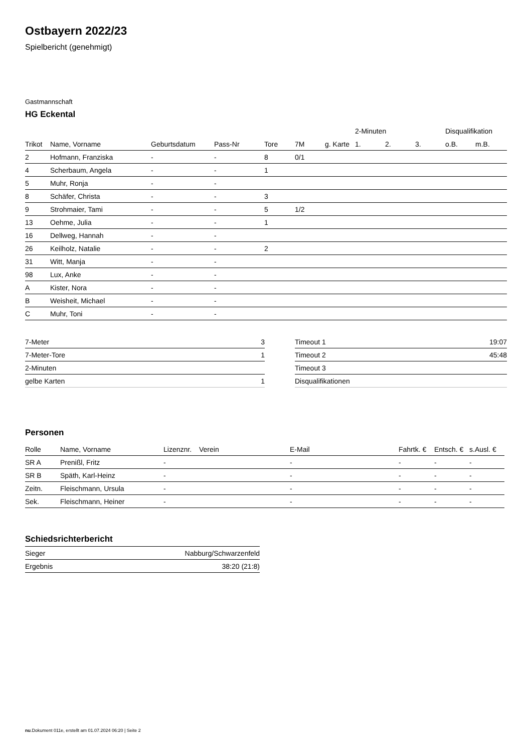Ostbayern 2022/23
Spielbericht (genehmigt)
Gastmannschaft
HG Eckental
| | | | | | | | 2-Minuten | | | Disqualifikation | |
| --- | --- | --- | --- | --- | --- | --- | --- | --- | --- | --- | --- |
| Trikot | Name, Vorname | Geburtsdatum | Pass-Nr | Tore | 7M | g. Karte | 1. | 2. | 3. | o.B. | m.B. |
| 2 | Hofmann, Franziska | - | - | 8 | 0/1 | | | | | | |
| 4 | Scherbaum, Angela | - | - | 1 | | | | | | | |
| 5 | Muhr, Ronja | - | - | | | | | | | | |
| 8 | Schäfer, Christa | - | - | 3 | | | | | | | |
| 9 | Strohmaier, Tami | - | - | 5 | 1/2 | | | | | | |
| 13 | Oehme, Julia | - | - | 1 | | | | | | | |
| 16 | Dellweg, Hannah | - | - | | | | | | | | |
| 26 | Keilholz, Natalie | - | - | 2 | | | | | | | |
| 31 | Witt, Manja | - | - | | | | | | | | |
| 98 | Lux, Anke | - | - | | | | | | | | |
| A | Kister, Nora | - | - | | | | | | | | |
| B | Weisheit, Michael | - | - | | | | | | | | |
| C | Muhr, Toni | - | - | | | | | | | | |
| 7-Meter | 3 |
| 7-Meter-Tore | 1 |
| 2-Minuten | |
| gelbe Karten | 1 |
| Timeout 1 | 19:07 |
| Timeout 2 | 45:48 |
| Timeout 3 | |
| Disqualifikationen | |
Personen
| Rolle | Name, Vorname | Lizenznr. | Verein | E-Mail | Fahrtk. € | Entsch. € | s.Ausl. € |
| --- | --- | --- | --- | --- | --- | --- | --- |
| SR A | Prenißl, Fritz | - | | - | - | - | - |
| SR B | Späth, Karl-Heinz | - | | - | - | - | - |
| Zeitn. | Fleischmann, Ursula | - | | - | - | - | - |
| Sek. | Fleischmann, Heiner | - | | - | - | - | - |
Schiedsrichterbericht
| Sieger | Nabburg/Schwarzenfeld |
| Ergebnis | 38:20 (21:8) |
nu.Dokument 011e, erstellt am 01.07.2024 06:20 | Seite 2